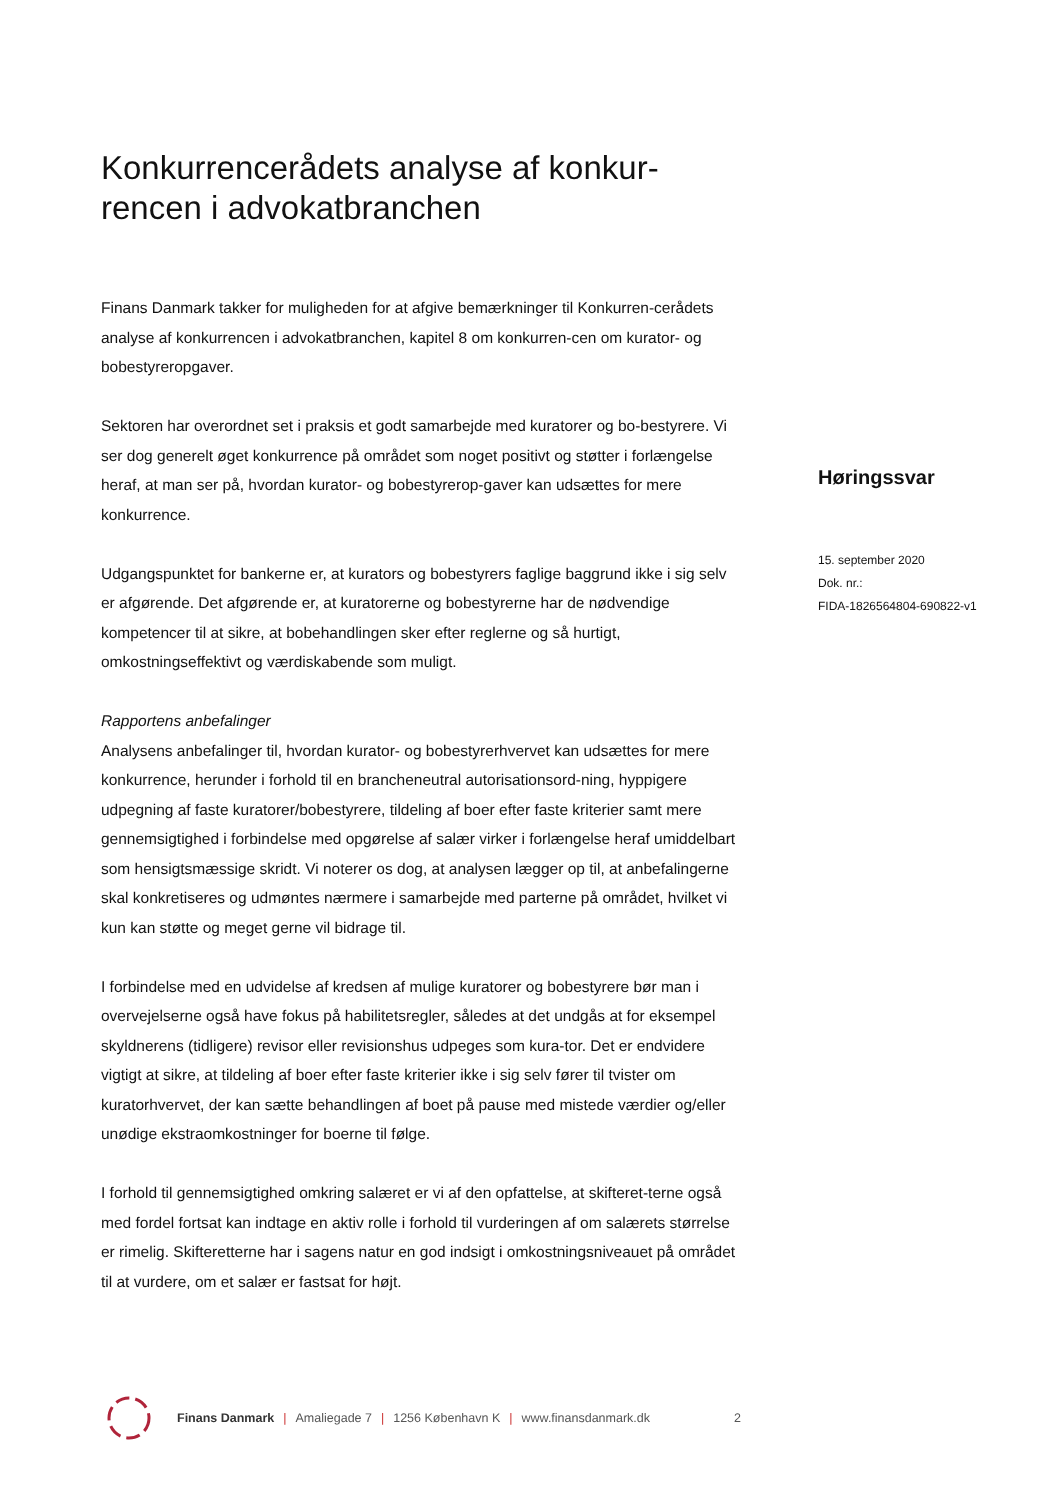Konkurrencerådets analyse af konkur-
rencen i advokatbranchen
Finans Danmark takker for muligheden for at afgive bemærkninger til Konkurren-cerådets analyse af konkurrencen i advokatbranchen, kapitel 8 om konkurren-cen om kurator- og bobestyreropgaver.
Sektoren har overordnet set i praksis et godt samarbejde med kuratorer og bo-bestyrere. Vi ser dog generelt øget konkurrence på området som noget positivt og støtter i forlængelse heraf, at man ser på, hvordan kurator- og bobestyrerop-gaver kan udsættes for mere konkurrence.
Udgangspunktet for bankerne er, at kurators og bobestyrers faglige baggrund ikke i sig selv er afgørende. Det afgørende er, at kuratorerne og bobestyrerne har de nødvendige kompetencer til at sikre, at bobehandlingen sker efter reglerne og så hurtigt, omkostningseffektivt og værdiskabende som muligt.
Rapportens anbefalinger
Analysens anbefalinger til, hvordan kurator- og bobestyrerhvervet kan udsættes for mere konkurrence, herunder i forhold til en brancheneutral autorisationsord-ning, hyppigere udpegning af faste kuratorer/bobestyrere, tildeling af boer efter faste kriterier samt mere gennemsigtighed i forbindelse med opgørelse af salær virker i forlængelse heraf umiddelbart som hensigtsmæssige skridt. Vi noterer os dog, at analysen lægger op til, at anbefalingerne skal konkretiseres og udmøntes nærmere i samarbejde med parterne på området, hvilket vi kun kan støtte og meget gerne vil bidrage til.
I forbindelse med en udvidelse af kredsen af mulige kuratorer og bobestyrere bør man i overvejelserne også have fokus på habilitetsregler, således at det undgås at for eksempel skyldnerens (tidligere) revisor eller revisionshus udpeges som kura-tor. Det er endvidere vigtigt at sikre, at tildeling af boer efter faste kriterier ikke i sig selv fører til tvister om kuratorhvervet, der kan sætte behandlingen af boet på pause med mistede værdier og/eller unødige ekstraomkostninger for boerne til følge.
I forhold til gennemsigtighed omkring salæret er vi af den opfattelse, at skifteret-terne også med fordel fortsat kan indtage en aktiv rolle i forhold til vurderingen af om salærets størrelse er rimelig. Skifteretterne har i sagens natur en god indsigt i omkostningsniveauet på området til at vurdere, om et salær er fastsat for højt.
Høringssvar
15. september 2020
Dok. nr.:
FIDA-1826564804-690822-v1
Finans Danmark | Amaliegade 7 | 1256 København K | www.finansdanmark.dk 2